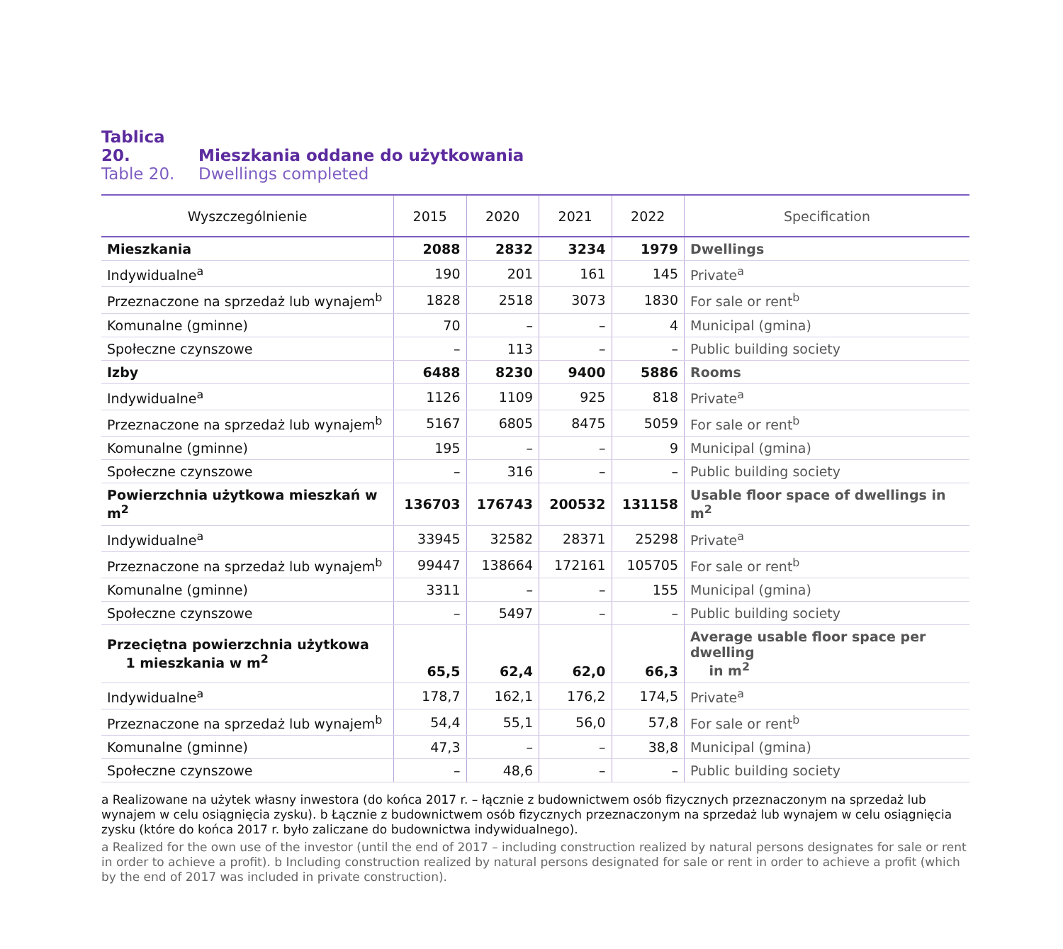Tablica 20. Mieszkania oddane do użytkowania
Table 20. Dwellings completed
| Wyszczególnienie | 2015 | 2020 | 2021 | 2022 | Specification |
| --- | --- | --- | --- | --- | --- |
| Mieszkania | 2088 | 2832 | 3234 | 1979 | Dwellings |
| Indywidualne<sup>a</sup> | 190 | 201 | 161 | 145 | Private<sup>a</sup> |
| Przeznaczone na sprzedaż lub wynajem<sup>b</sup> | 1828 | 2518 | 3073 | 1830 | For sale or rent<sup>b</sup> |
| Komunalne (gminne) | 70 | – | – | 4 | Municipal (gmina) |
| Społeczne czynszowe | – | 113 | – | – | Public building society |
| Izby | 6488 | 8230 | 9400 | 5886 | Rooms |
| Indywidualne<sup>a</sup> | 1126 | 1109 | 925 | 818 | Private<sup>a</sup> |
| Przeznaczone na sprzedaż lub wynajem<sup>b</sup> | 5167 | 6805 | 8475 | 5059 | For sale or rent<sup>b</sup> |
| Komunalne (gminne) | 195 | – | – | 9 | Municipal (gmina) |
| Społeczne czynszowe | – | 316 | – | – | Public building society |
| Powierzchnia użytkowa mieszkań w m<sup>2</sup> | 136703 | 176743 | 200532 | 131158 | Usable floor space of dwellings in m<sup>2</sup> |
| Indywidualne<sup>a</sup> | 33945 | 32582 | 28371 | 25298 | Private<sup>a</sup> |
| Przeznaczone na sprzedaż lub wynajem<sup>b</sup> | 99447 | 138664 | 172161 | 105705 | For sale or rent<sup>b</sup> |
| Komunalne (gminne) | 3311 | – | – | 155 | Municipal (gmina) |
| Społeczne czynszowe | – | 5497 | – | – | Public building society |
| Przeciętna powierzchnia użytkowa 1 mieszkania w m<sup>2</sup> | 65,5 | 62,4 | 62,0 | 66,3 | Average usable floor space per dwelling in m<sup>2</sup> |
| Indywidualne<sup>a</sup> | 178,7 | 162,1 | 176,2 | 174,5 | Private<sup>a</sup> |
| Przeznaczone na sprzedaż lub wynajem<sup>b</sup> | 54,4 | 55,1 | 56,0 | 57,8 | For sale or rent<sup>b</sup> |
| Komunalne (gminne) | 47,3 | – | – | 38,8 | Municipal (gmina) |
| Społeczne czynszowe | – | 48,6 | – | – | Public building society |
a Realizowane na użytek własny inwestora (do końca 2017 r. – łącznie z budownictwem osób fizycznych przeznaczonym na sprzedaż lub wynajem w celu osiągnięcia zysku). b Łącznie z budownictwem osób fizycznych przeznaczonym na sprzedaż lub wynajem w celu osiągnięcia zysku (które do końca 2017 r. było zaliczane do budownictwa indywidualnego).
a Realized for the own use of the investor (until the end of 2017 – including construction realized by natural persons designates for sale or rent in order to achieve a profit). b Including construction realized by natural persons designated for sale or rent in order to achieve a profit (which by the end of 2017 was included in private construction).